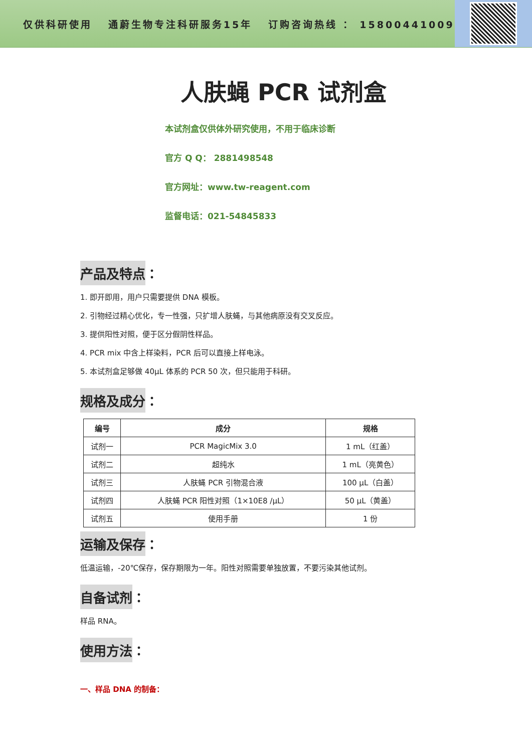仅供科研使用 通蔚生物专注科研服务15年 订购咨询热线 ： 15800441009
人肤蝇 PCR 试剂盒
本试剂盒仅供体外研究使用，不用于临床诊断
官方 Q Q： 2881498548
官方网址：www.tw-reagent.com
监督电话：021-54845833
产品及特点
：
1. 即开即用，用户只需要提供 DNA 模板。
2. 引物经过精心优化，专一性强，只扩增人肤蝇，与其他病原没有交叉反应。
3. 提供阳性对照，便于区分假阴性样品。
4. PCR mix 中含上样染料，PCR 后可以直接上样电泳。
5. 本试剂盒足够做 40μL 体系的 PCR 50 次，但只能用于科研。
规格及成分
：
| 编号 | 成分 | 规格 |
| --- | --- | --- |
| 试剂一 | PCR MagicMix 3.0 | 1 mL（红盖） |
| 试剂二 | 超纯水 | 1 mL（亮黄色） |
| 试剂三 | 人肤蝇 PCR 引物混合液 | 100 μL（白盖） |
| 试剂四 | 人肤蝇 PCR 阳性对照（1×10E8 /μL） | 50 μL（黄盖） |
| 试剂五 | 使用手册 | 1 份 |
运输及保存
：
低温运输，-20℃保存，保存期限为一年。阳性对照需要单独放置，不要污染其他试剂。
自备试剂
：
样品 RNA。
使用方法
：
一、样品 DNA 的制备：